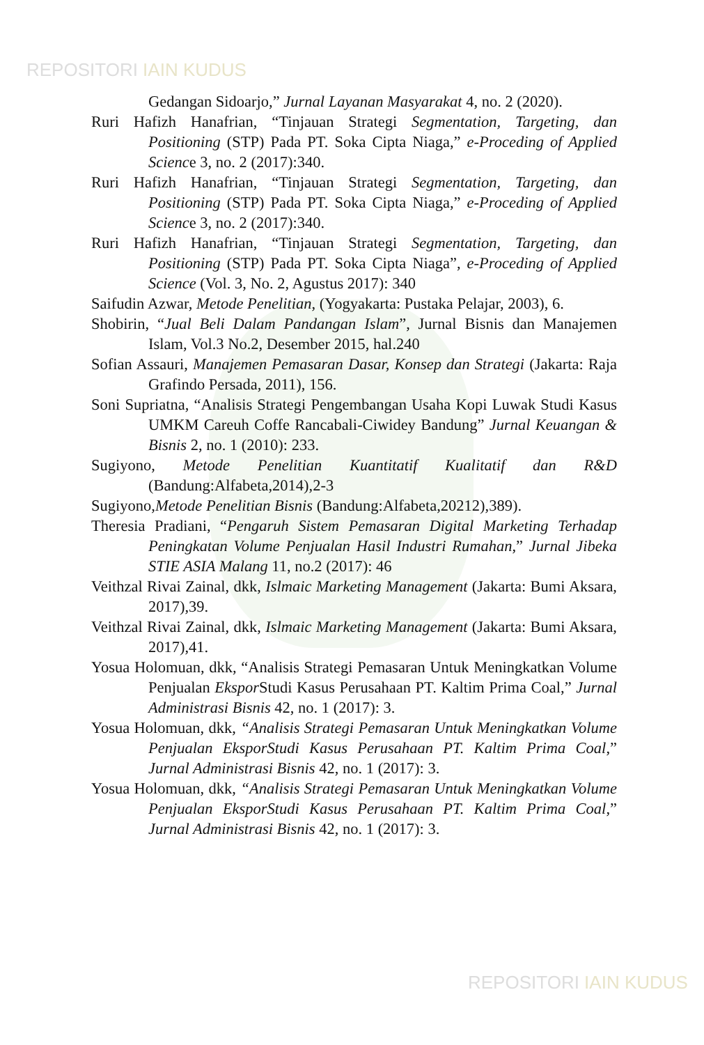REPOSITORI IAIN KUDUS
Gedangan Sidoarjo,” Jurnal Layanan Masyarakat 4, no. 2 (2020).
Ruri Hafizh Hanafrian, “Tinjauan Strategi Segmentation, Targeting, dan Positioning (STP) Pada PT. Soka Cipta Niaga,” e-Proceding of Applied Science 3, no. 2 (2017):340.
Ruri Hafizh Hanafrian, “Tinjauan Strategi Segmentation, Targeting, dan Positioning (STP) Pada PT. Soka Cipta Niaga,” e-Proceding of Applied Science 3, no. 2 (2017):340.
Ruri Hafizh Hanafrian, “Tinjauan Strategi Segmentation, Targeting, dan Positioning (STP) Pada PT. Soka Cipta Niaga”, e-Proceding of Applied Science (Vol. 3, No. 2, Agustus 2017): 340
Saifudin Azwar, Metode Penelitian, (Yogyakarta: Pustaka Pelajar, 2003), 6.
Shobirin, “Jual Beli Dalam Pandangan Islam”, Jurnal Bisnis dan Manajemen Islam, Vol.3 No.2, Desember 2015, hal.240
Sofian Assauri, Manajemen Pemasaran Dasar, Konsep dan Strategi (Jakarta: Raja Grafindo Persada, 2011), 156.
Soni Supriatna, “Analisis Strategi Pengembangan Usaha Kopi Luwak Studi Kasus UMKM Careuh Coffe Rancabali-Ciwidey Bandung” Jurnal Keuangan & Bisnis 2, no. 1 (2010): 233.
Sugiyono, Metode Penelitian Kuantitatif Kualitatif dan R&D (Bandung:Alfabeta,2014),2-3
Sugiyono,Metode Penelitian Bisnis (Bandung:Alfabeta,20212),389).
Theresia Pradiani, “Pengaruh Sistem Pemasaran Digital Marketing Terhadap Peningkatan Volume Penjualan Hasil Industri Rumahan,” Jurnal Jibeka STIE ASIA Malang 11, no.2 (2017): 46
Veithzal Rivai Zainal, dkk, Islmaic Marketing Management (Jakarta: Bumi Aksara, 2017),39.
Veithzal Rivai Zainal, dkk, Islmaic Marketing Management (Jakarta: Bumi Aksara, 2017),41.
Yosua Holomuan, dkk, “Analisis Strategi Pemasaran Untuk Meningkatkan Volume Penjualan Ekspor Studi Kasus Perusahaan PT. Kaltim Prima Coal,” Jurnal Administrasi Bisnis 42, no. 1 (2017): 3.
Yosua Holomuan, dkk, “Analisis Strategi Pemasaran Untuk Meningkatkan Volume Penjualan EksporStudi Kasus Perusahaan PT. Kaltim Prima Coal,” Jurnal Administrasi Bisnis 42, no. 1 (2017): 3.
Yosua Holomuan, dkk, “Analisis Strategi Pemasaran Untuk Meningkatkan Volume Penjualan EksporStudi Kasus Perusahaan PT. Kaltim Prima Coal,” Jurnal Administrasi Bisnis 42, no. 1 (2017): 3.
REPOSITORI IAIN KUDUS